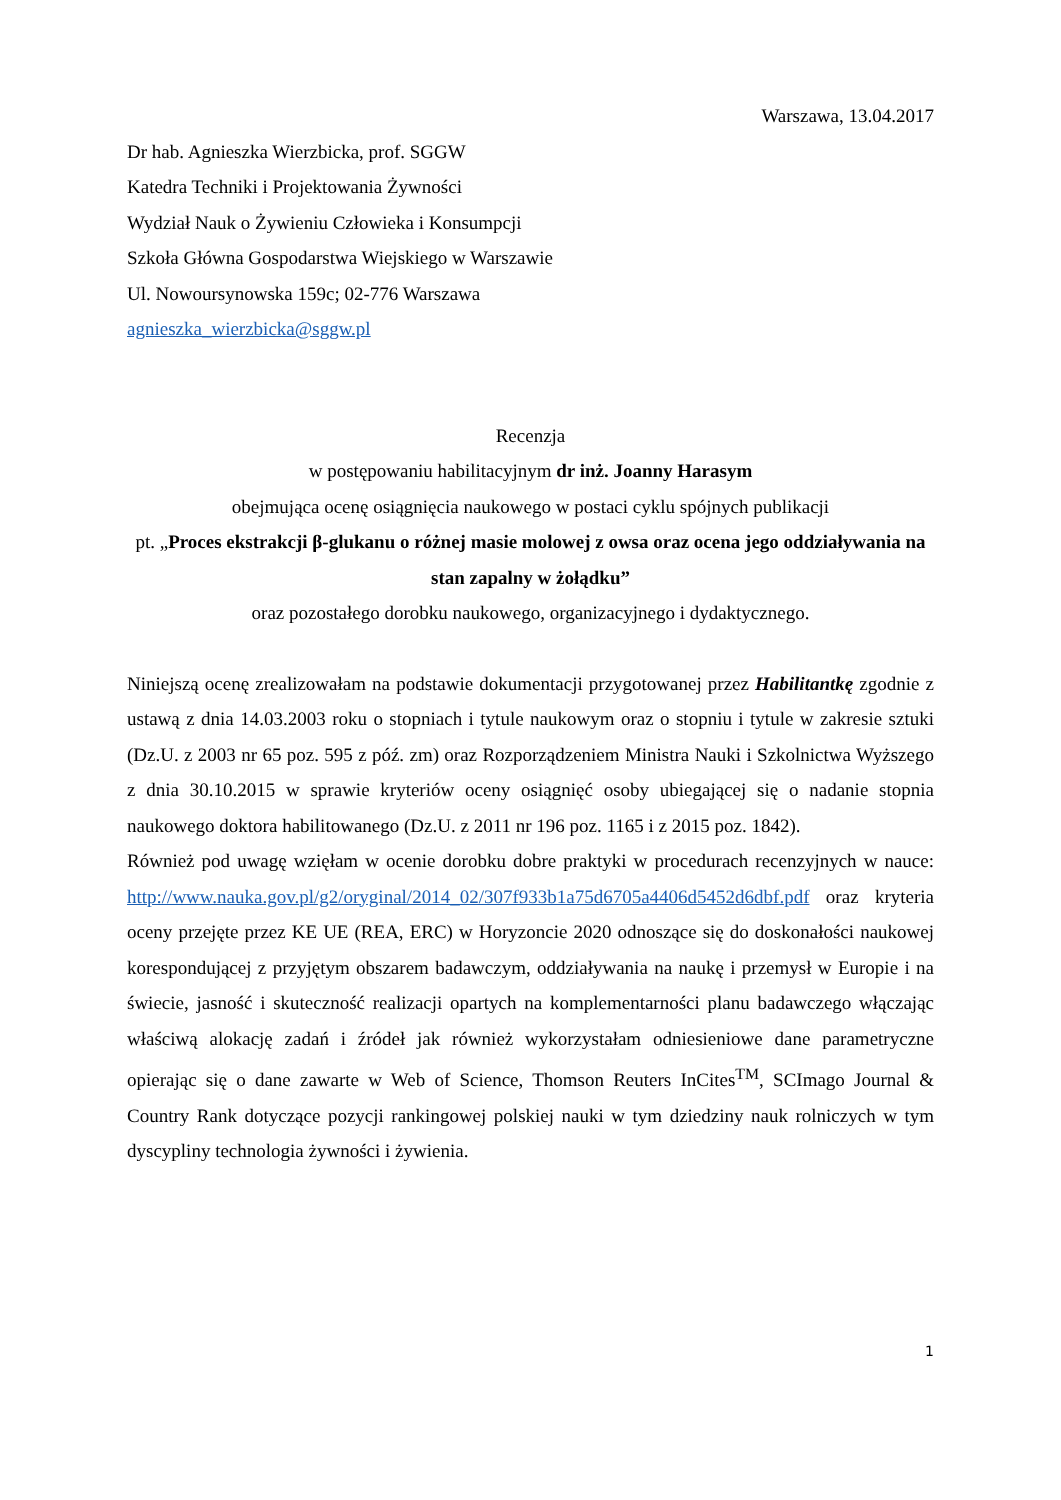Warszawa, 13.04.2017
Dr hab. Agnieszka Wierzbicka, prof. SGGW
Katedra Techniki i Projektowania Żywności
Wydział Nauk o Żywieniu Człowieka i Konsumpcji
Szkoła Główna Gospodarstwa Wiejskiego w Warszawie
Ul. Nowoursynowska 159c; 02-776 Warszawa
agnieszka_wierzbicka@sggw.pl
Recenzja
w postępowaniu habilitacyjnym dr inż. Joanny Harasym
obejmująca ocenę osiągnięcia naukowego w postaci cyklu spójnych publikacji
pt. „Proces ekstrakcji β-glukanu o różnej masie molowej z owsa oraz ocena jego oddziaływania na stan zapalny w żołądku”
oraz pozostałego dorobku naukowego, organizacyjnego i dydaktycznego.
Niniejszą ocenę zrealizowałam na podstawie dokumentacji przygotowanej przez Habilitantkę zgodnie z ustawą z dnia 14.03.2003 roku o stopniach i tytule naukowym oraz o stopniu i tytule w zakresie sztuki (Dz.U. z 2003 nr 65 poz. 595 z póź. zm) oraz Rozporządzeniem Ministra Nauki i Szkolnictwa Wyższego z dnia 30.10.2015 w sprawie kryteriów oceny osiągnięć osoby ubiegającej się o nadanie stopnia naukowego doktora habilitowanego (Dz.U. z 2011 nr 196 poz. 1165 i z 2015 poz. 1842).
Również pod uwagę wzięłam w ocenie dorobku dobre praktyki w procedurach recenzyjnych w nauce: http://www.nauka.gov.pl/g2/oryginal/2014_02/307f933b1a75d6705a4406d5452d6dbf.pdf oraz kryteria oceny przejęte przez KE UE (REA, ERC) w Horyzoncie 2020 odnoszące się do doskonałości naukowej korespondującej z przyjętym obszarem badawczym, oddziaływania na naukę i przemysł w Europie i na świecie, jasność i skuteczność realizacji opartych na komplementarności planu badawczego włączając właściwą alokację zadań i źródeł jak również wykorzystałam odniesieniowe dane parametryczne opierając się o dane zawarte w Web of Science, Thomson Reuters InCites<sup>TM</sup>, SCImago Journal & Country Rank dotyczące pozycji rankingowej polskiej nauki w tym dziedziny nauk rolniczych w tym dyscypliny technologia żywności i żywienia.
1